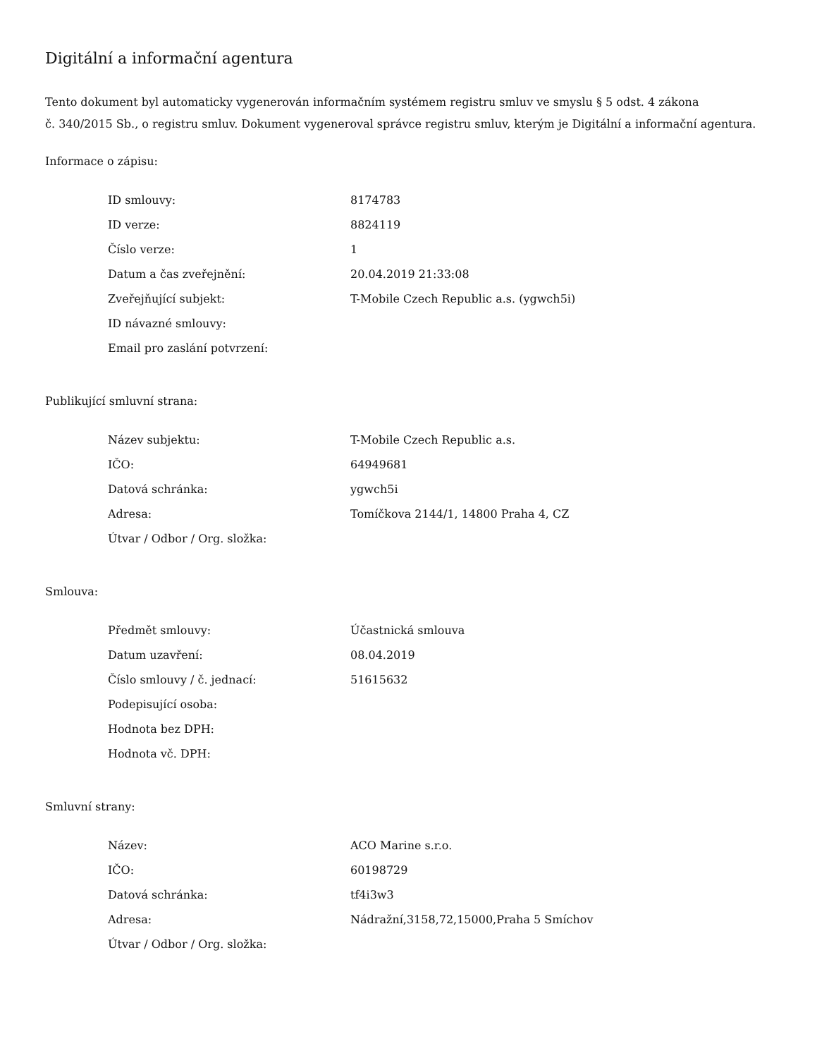Digitální a informační agentura
Tento dokument byl automaticky vygenerován informačním systémem registru smluv ve smyslu § 5 odst. 4 zákona
č. 340/2015 Sb., o registru smluv. Dokument vygeneroval správce registru smluv, kterým je Digitální a informační agentura.
Informace o zápisu:
| ID smlouvy: | 8174783 |
| ID verze: | 8824119 |
| Číslo verze: | 1 |
| Datum a čas zveřejnění: | 20.04.2019 21:33:08 |
| Zveřejňující subjekt: | T-Mobile Czech Republic a.s. (ygwch5i) |
| ID návazné smlouvy: | |
| Email pro zaslání potvrzení: | |
Publikující smluvní strana:
| Název subjektu: | T-Mobile Czech Republic a.s. |
| IČO: | 64949681 |
| Datová schránka: | ygwch5i |
| Adresa: | Tomíčkova 2144/1, 14800 Praha 4, CZ |
| Útvar / Odbor / Org. složka: | |
Smlouva:
| Předmět smlouvy: | Účastnická smlouva |
| Datum uzavření: | 08.04.2019 |
| Číslo smlouvy / č. jednací: | 51615632 |
| Podepisující osoba: | |
| Hodnota bez DPH: | |
| Hodnota vč. DPH: | |
Smluvní strany:
| Název: | ACO Marine s.r.o. |
| IČO: | 60198729 |
| Datová schránka: | tf4i3w3 |
| Adresa: | Nádražní,3158,72,15000,Praha 5 Smíchov |
| Útvar / Odbor / Org. složka: | |